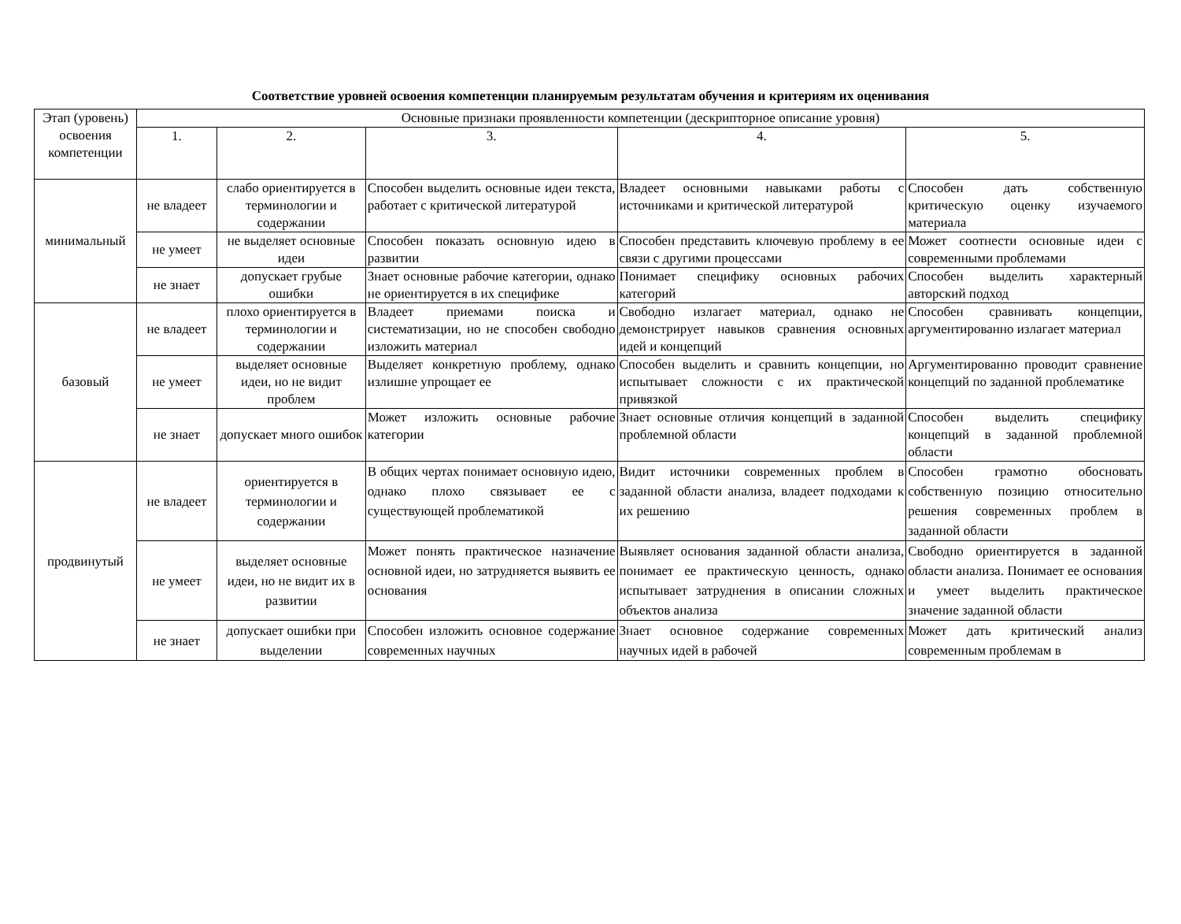Соответствие уровней освоения компетенции планируемым результатам обучения и критериям их оценивания
| Этап (уровень) освоения компетенции | Основные признаки проявленности компетенции (дескрипторное описание уровня) | | | | |
| --- | --- | --- | --- | --- | --- |
| | 1. | 2. | 3. | 4. | 5. |
| минимальный | не владеет | слабо ориентируется в терминологии и содержании | Способен выделить основные идеи текста, работает с критической литературой | Владеет основными навыками работы с источниками и критической литературой | Способен дать собственную критическую оценку изучаемого материала |
| | не умеет | не выделяет основные идеи | Способен показать основную идею в развитии | Способен представить ключевую проблему в ее связи с другими процессами | Может соотнести основные идеи с современными проблемами |
| | не знает | допускает грубые ошибки | Знает основные рабочие категории, однако не ориентируется в их специфике | Понимает специфику основных рабочих категорий | Способен выделить характерный авторский подход |
| базовый | не владеет | плохо ориентируется в терминологии и содержании | Владеет приемами поиска и систематизации, но не способен свободно изложить материал | Свободно излагает материал, однако не демонстрирует навыков сравнения основных идей и концепций | Способен сравнивать концепции, аргументированно излагает материал |
| | не умеет | выделяет основные идеи, но не видит проблем | Выделяет конкретную проблему, однако излишне упрощает ее | Способен выделить и сравнить концепции, но испытывает сложности с их практической привязкой | Аргументированно проводит сравнение концепций по заданной проблематике |
| | не знает | допускает много ошибок | Может изложить основные рабочие категории | Знает основные отличия концепций в заданной проблемной области | Способен выделить специфику концепций в заданной проблемной области |
| продвинутый | не владеет | ориентируется в терминологии и содержании | В общих чертах понимает основную идею, однако плохо связывает ее с существующей проблематикой | Видит источники современных проблем в заданной области анализа, владеет подходами к их решению | Способен грамотно обосновать собственную позицию относительно решения современных проблем в заданной области |
| | не умеет | выделяет основные идеи, но не видит их в развитии | Может понять практическое назначение основной идеи, но затрудняется выявить ее основания | Выявляет основания заданной области анализа, понимает ее практическую ценность, однако испытывает затруднения в описании сложных объектов анализа | Свободно ориентируется в заданной области анализа. Понимает ее основания и умеет выделить практическое значение заданной области |
| | не знает | допускает ошибки при выделении | Способен изложить основное содержание современных научных | Знает основное содержание современных научных идей в рабочей | Может дать критический анализ современным проблемам в |